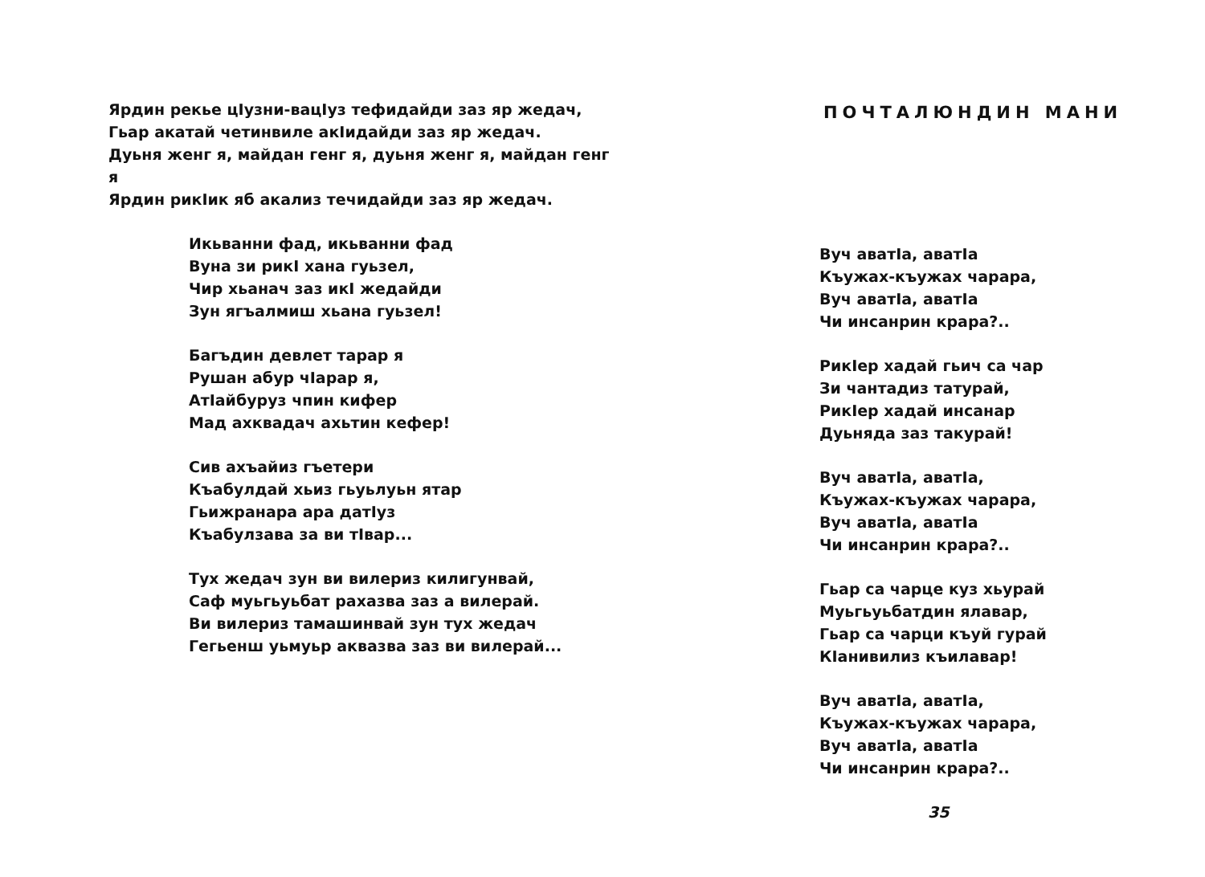Ярдин рекье цIузни-вацIуз тефидайди заз яр жедач,
Гьар акатай четинвиле акIидайди заз яр жедач.
Дуьня женг я, майдан генг я, дуьня женг я, майдан генг я
Ярдин рикIик яб акализ течидайди заз яр жедач.
Икьванни фад, икьванни фад
Вуна зи рикI хана гуьзел,
Чир хьанач заз икI жедайди
Зун ягъалмиш хьана гуьзел!
Багъдин девлет тарар я
Рушан абур чIарар я,
АтIайбуруз чпин кифер
Мад ахквадач ахьтин кефер!
Сив ахъайиз гъетери
Къабулдай хьиз гьуьлуьн ятар
Гьижранара ара датIуз
Къабулзава за ви тIвар...
Тух жедач зун ви вилериз килигунвай,
Саф муьгьуьбат рахазва заз а вилерай.
Ви вилериз тамашинвай зун тух жедач
Гегьенш уьмуьр аквазва заз ви вилерай...
ПОЧТАЛЮНДИН МАНИ
Вуч аватIа, аватIа
Къужах-къужах чарара,
Вуч аватIа, аватIа
Чи инсанрин крара?..
РикIер хадай гьич са чар
Зи чантадиз татурай,
РикIер хадай инсанар
Дуьняда заз такурай!
Вуч аватIа, аватIа,
Къужах-къужах чарара,
Вуч аватIа, аватIа
Чи инсанрин крара?..
Гьар са чарце куз хьурай
Муьгьуьбатдин ялавар,
Гьар са чарци къуй гурай
КIанивилиз къилавар!
Вуч аватIа, аватIа,
Къужах-къужах чарара,
Вуч аватIа, аватIа
Чи инсанрин крара?..
35